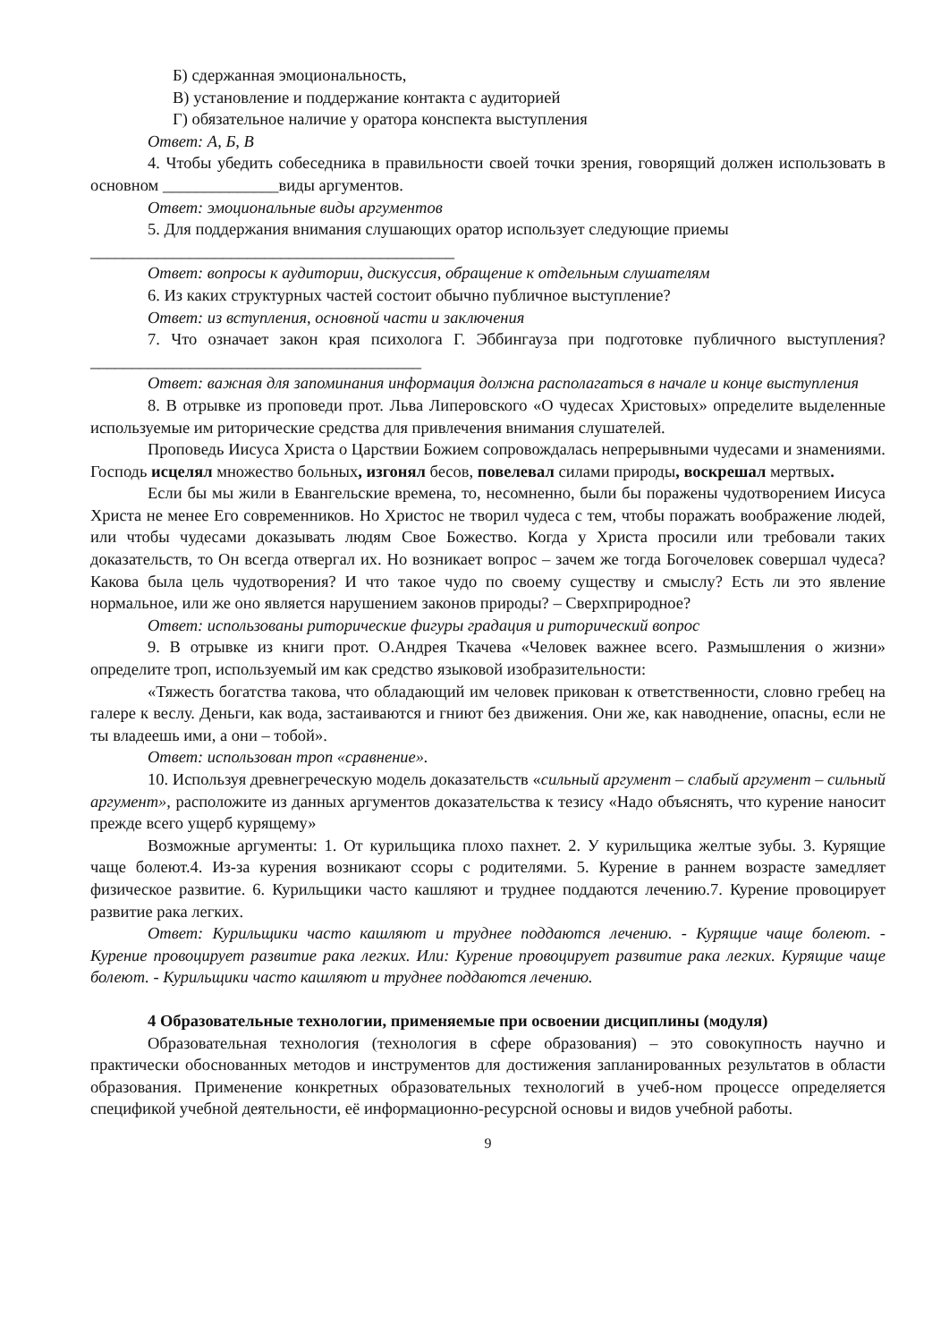Б) сдержанная эмоциональность,
В) установление и поддержание контакта с аудиторией
Г) обязательное наличие у оратора конспекта выступления
Ответ: А, Б, В
4. Чтобы убедить собеседника в правильности своей точки зрения, говорящий должен использовать в основном ______________виды аргументов.
Ответ: эмоциональные виды аргументов
5. Для поддержания внимания слушающих оратор использует следующие приемы
____________________________________________
Ответ: вопросы к аудитории, дискуссия, обращение к отдельным слушателям
6. Из каких структурных частей состоит обычно публичное выступление?
Ответ: из вступления, основной части и заключения
7. Что означает закон края психолога Г. Эббингауза при подготовке публичного выступления? ________________________________________
Ответ: важная для запоминания информация должна располагаться в начале и конце выступления
8. В отрывке из проповеди прот. Льва Липеровского «О чудесах Христовых» определите выделенные используемые им риторические средства для привлечения внимания слушателей.
Проповедь Иисуса Христа о Царствии Божием сопровождалась непрерывными чудесами и знамениями. Господь исцелял множество больных, изгонял бесов, повелевал силами природы, воскрешал мертвых.
Если бы мы жили в Евангельские времена, то, несомненно, были бы поражены чудотворением Иисуса Христа не менее Его современников. Но Христос не творил чудеса с тем, чтобы поражать воображение людей, или чтобы чудесами доказывать людям Свое Божество. Когда у Христа просили или требовали таких доказательств, то Он всегда отвергал их. Но возникает вопрос – зачем же тогда Богочеловек совершал чудеса? Какова была цель чудотворения? И что такое чудо по своему существу и смыслу? Есть ли это явление нормальное, или же оно является нарушением законов природы? – Сверхприродное?
Ответ: использованы риторические фигуры градация и риторический вопрос
9. В отрывке из книги прот. О.Андрея Ткачева «Человек важнее всего. Размышления о жизни» определите троп, используемый им как средство языковой изобразительности:
«Тяжесть богатства такова, что обладающий им человек прикован к ответственности, словно гребец на галере к веслу. Деньги, как вода, застаиваются и гниют без движения. Они же, как наводнение, опасны, если не ты владеешь ими, а они – тобой».
Ответ: использован троп «сравнение».
10. Используя древнегреческую модель доказательств «сильный аргумент – слабый аргумент – сильный аргумент», расположите из данных аргументов доказательства к тезису «Надо объяснять, что курение наносит прежде всего ущерб курящему»
Возможные аргументы: 1. От курильщика плохо пахнет. 2. У курильщика желтые зубы. 3. Курящие чаще болеют.4. Из-за курения возникают ссоры с родителями. 5. Курение в раннем возрасте замедляет физическое развитие. 6. Курильщики часто кашляют и труднее поддаются лечению.7. Курение провоцирует развитие рака легких.
Ответ: Курильщики часто кашляют и труднее поддаются лечению. - Курящие чаще болеют. - Курение провоцирует развитие рака легких. Или: Курение провоцирует развитие рака легких. Курящие чаще болеют. - Курильщики часто кашляют и труднее поддаются лечению.
4 Образовательные технологии, применяемые при освоении дисциплины (модуля)
Образовательная технология (технология в сфере образования) – это совокупность научно и практически обоснованных методов и инструментов для достижения запланированных результатов в области образования. Применение конкретных образовательных технологий в учеб-ном процессе определяется спецификой учебной деятельности, её информационно-ресурсной основы и видов учебной работы.
9